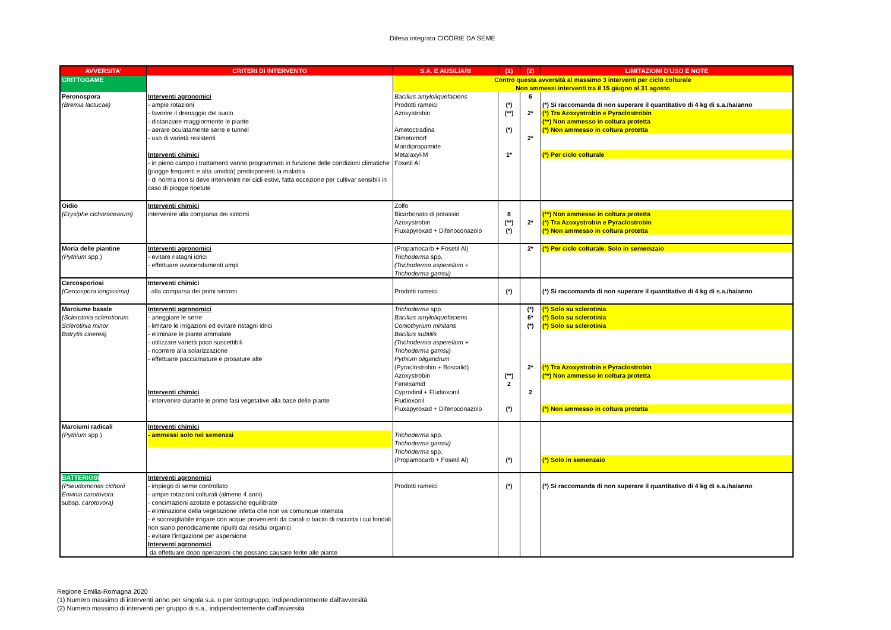Difesa integrata CICORIE DA SEME
| AVVERSITA' | CRITERI DI INTERVENTO | S.A. E AUSILIARI | (1) | (2) | LIMITAZIONI D'USO E NOTE |
| --- | --- | --- | --- | --- | --- |
| CRITTOGAME | | Contro questa avversità al massimo 3 interventi per ciclo colturale Non ammessi interventi tra il 15 giugno al 31 agosto | | | |
| Peronospora (Bremia lactucae) | Interventi agronomici - ampie rotazioni - favorire il drenaggio del suolo - distanziare maggiormente le piante - aerare oculatamente serre e tunnel - uso di varietà resistenti Interventi chimici - in pieno campo i trattamenti vanno programmati in funzione delle condizioni climatiche (piogge frequenti e alta umidità) predisponenti la malattia - di norma non si deve intervenire nei cicli estivi, fatta eccezione per cultivar sensibili in caso di piogge ripetute | Bacillus amyloliquefaciens | | 6 | |
| | | Prodotti rameici | (*) | | (*) Si raccomanda di non superare il quantitativo di 4 kg di s.a./ha/anno |
| | | Azoxystrobin | (**) | 2* | (*) Tra Azoxystrobin e Pyraclostrobin (**) Non ammesso in coltura protetta |
| | | Ametoctradina | (*) | | (*) Non ammesso in coltura protetta |
| | | Dimetomorf | | 2* | |
| | | Mandipropamide | | | |
| | | Metalaxyl-M | 1* | | (*) Per ciclo colturale |
| | | Fosetil Al | | | |
| Oidio (Erysiphe cichoracearum) | Interventi chimici intervenire alla comparsa dei sintomi | Zolfo | | | |
| | | Bicarbonato di potassio | 8 | | (**) Non ammesso in coltura protetta |
| | | Azoxystrobin | (**) | 2* | (*) Tra Azoxystrobin e Pyraclostrobin |
| | | Fluxapyroxad + Difenoconazolo | (*) | | (*) Non ammesso in coltura protetta |
| Moria delle piantine (Pythium spp.) | Interventi agronomici - evitare ristagni idrici - effettuare avvicendamenti ampi | (Propamocarb + Fosetil Al) | | 2* | (*) Per ciclo colturale. Solo in sememzaio |
| | | Trichoderma spp. (Trichoderma asperellum + Trichoderma gamsii) | | | |
| Cercosporiosi (Cercospora longissima) | Interventi chimici alla comparsa dei primi sintomi | Prodotti rameici | (*) | | (*) Si raccomanda di non superare il quantitativo di 4 kg di s.a./ha/anno |
| Marciume basale (Sclerotinia sclerotiorum Sclerotinia minor Botrytis cinerea) | Interventi agronomici - arieggiare le serre - limitare le irrigazioni ed evitare ristagni idrici - eliminare le piante ammalate - utilizzare varietà poco suscettibili - ricorrere alla solarizzazione - effettuare pacciamature e prosature alte Interventi chimici - intervenire durante le prime fasi vegetative alla base delle piante | Trichoderma spp. | | (*) | (*) Solo su sclerotinia |
| | | Bacillus amyloliquefaciens | | 6* | (*) Solo su sclerotinia |
| | | Coniothyrium minitans | | (*) | (*) Solo su sclerotinia |
| | | Bacillus subtilis (Trichoderma asperellum + Trichoderma gamsii) Pythium oligandrum | | | |
| | | (Pyraclostrobin + Boscalid) Azoxystrobin | (**) | 2* | (*) Tra Azoxystrobin e Pyraclostrobin (**) Non ammesso in coltura protetta |
| | | Fenexamid | 2 | | |
| | | Cyprodinil + Fludioxonil | | 2 | |
| | | Fludioxonil | | | |
| | | Fluxapyroxad + Difenoconazolo | (*) | | (*) Non ammesso in coltura protetta |
| Marciumi radicali (Pythium spp.) | Interventi chimici - ammessi solo nei semenzai | Trichoderma spp. Trichoderma gamsii) Trichoderma spp. | | | |
| | | (Propamocarb + Fosetil Al) | (*) | | (*) Solo in semenzaio |
| BATTERIOSI (Pseudomonas cichorii Erwinia carotovora subsp. carotovora) | Interventi agronomici - impiego di seme controllato - ampie rotazioni colturali (almeno 4 anni) - concimazioni azotate e potassiche equilibrate - eliminazione della vegetazione infetta che non va comunque interrata - è sconsigliabile irrigare con acque provenienti da canali o bacini di raccolta i cui fondali non siano periodicamente ripuliti dai residui organici - evitare l'irrigazione per aspersione Interventi agronomici da effettuare dopo operazioni che possano causare ferite alle piante | Prodotti rameici | (*) | | (*) Si raccomanda di non superare il quantitativo di 4 kg di s.a./ha/anno |
Regione Emilia-Romagna 2020
(1) Numero massimo di interventi anno per singola s.a. o per sottogruppo, indipendentemente dall'avversità
(2) Numero massimo di interventi per gruppo di s.a., indipendentemente dall'avversità